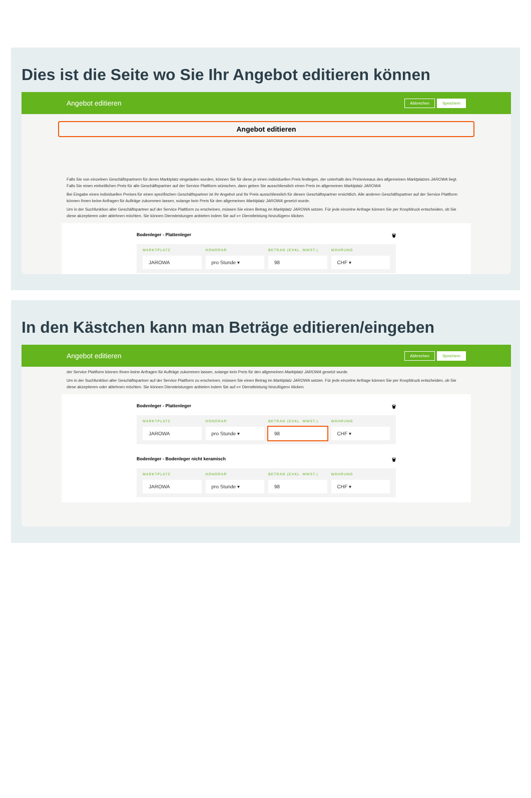Dies ist die Seite wo Sie Ihr Angebot editieren können
Angebot editieren Abbrechen Speichern
Angebot editieren
Falls Sie von einzelnen Geschäftspartnern für deren Marktplatz eingeladen wurden, können Sie für diese je einen individuellen Preis festlegen, der unterhalb des Preisniveaus des allgemeinen Marktplatzes JAROWA liegt. Falls Sie einen einheitlichen Preis für alle Geschäftspartner auf der Service Plattform wünschen, dann geben Sie ausschliesslich einen Preis im allgemeinen Marktplatz JAROWA
Bei Eingabe eines individuellen Preises für einen spezifischen Geschäftspartner ist Ihr Angebot und Ihr Preis ausschliesslich für diesen Geschäftspartner ersichtlich. Alle anderen Geschäftspartner auf der Service Plattform können Ihnen keine Anfragen für Aufträge zukommen lassen, solange kein Preis für den allgemeinen Marktplatz JAROWA gesetzt wurde.
Um in der Suchfunktion aller Geschäftspartner auf der Service Plattform zu erscheinen, müssen Sie einen Betrag im Marktplatz JAROWA setzen. Für jede einzelne Anfrage können Sie per Knopfdruck entscheiden, ob Sie diese akzeptieren oder ablehnen möchten. Sie können Diensteistungen anbieten indem Sie auf «+ Dienstleistung hinzufügen» klicken.
Bodenleger - Plattenleger 🗑
MARKTPLATZ HONORAR BETRAG (EXKL. MWST.) WÄHRUNG
JAROWA pro Stunde ▾ 98 CHF ▾
In den Kästchen kann man Beträge editieren/eingeben
Angebot editieren Abbrechen Speichern
der Service Plattform können Ihnen keine Anfragen für Aufträge zukommen lassen, solange kein Preis für den allgemeinen Marktplatz JAROWA gesetzt wurde.
Um in der Suchfunktion aller Geschäftspartner auf der Service Plattform zu erscheinen, müssen Sie einen Betrag im Marktplatz JAROWA setzen. Für jede einzelne Anfrage können Sie per Knopfdruck entscheiden, ob Sie diese akzeptieren oder ablehnen möchten. Sie können Diensteistungen anbieten indem Sie auf «+ Dienstleistung hinzufügen» klicken.
Bodenleger - Plattenleger 🗑
MARKTPLATZ HONORAR BETRAG (EXKL. MWST.) WÄHRUNG
JAROWA pro Stunde ▾ 98 CHF ▾
Bodenleger - Bodenleger nicht keramisch 🗑
MARKTPLATZ HONORAR BETRAG (EXKL. MWST.) WÄHRUNG
JAROWA pro Stunde ▾ 98 CHF ▾